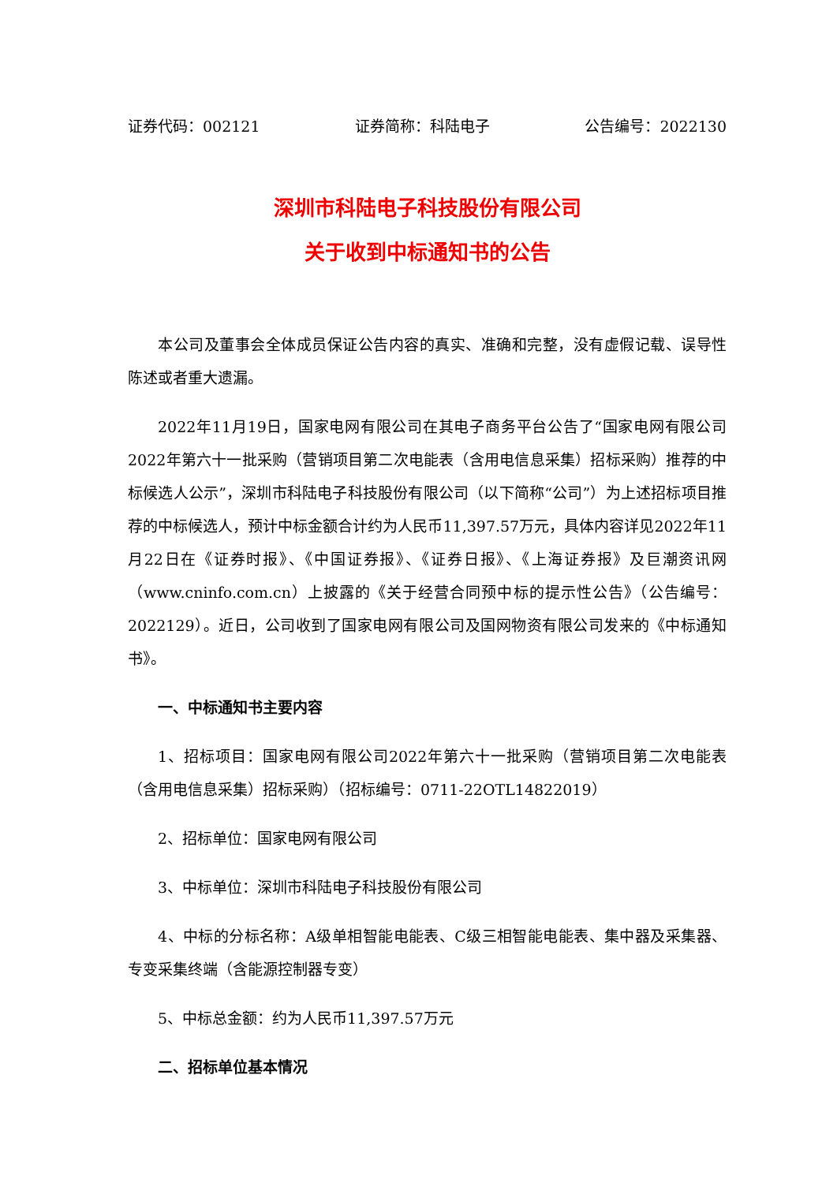证券代码：002121 证券简称：科陆电子 公告编号：2022130
深圳市科陆电子科技股份有限公司
关于收到中标通知书的公告
本公司及董事会全体成员保证公告内容的真实、准确和完整，没有虚假记载、误导性陈述或者重大遗漏。
2022年11月19日，国家电网有限公司在其电子商务平台公告了“国家电网有限公司2022年第六十一批采购（营销项目第二次电能表（含用电信息采集）招标采购）推荐的中标候选人公示”，深圳市科陆电子科技股份有限公司（以下简称“公司”）为上述招标项目推荐的中标候选人，预计中标金额合计约为人民币11,397.57万元，具体内容详见2022年11月22日在《证券时报》、《中国证券报》、《证券日报》、《上海证券报》及巨潮资讯网（www.cninfo.com.cn）上披露的《关于经营合同预中标的提示性公告》（公告编号：2022129）。近日，公司收到了国家电网有限公司及国网物资有限公司发来的《中标通知书》。
一、中标通知书主要内容
1、招标项目：国家电网有限公司2022年第六十一批采购（营销项目第二次电能表（含用电信息采集）招标采购）（招标编号：0711-22OTL14822019）
2、招标单位：国家电网有限公司
3、中标单位：深圳市科陆电子科技股份有限公司
4、中标的分标名称：A级单相智能电能表、C级三相智能电能表、集中器及采集器、专变采集终端（含能源控制器专变）
5、中标总金额：约为人民币11,397.57万元
二、招标单位基本情况